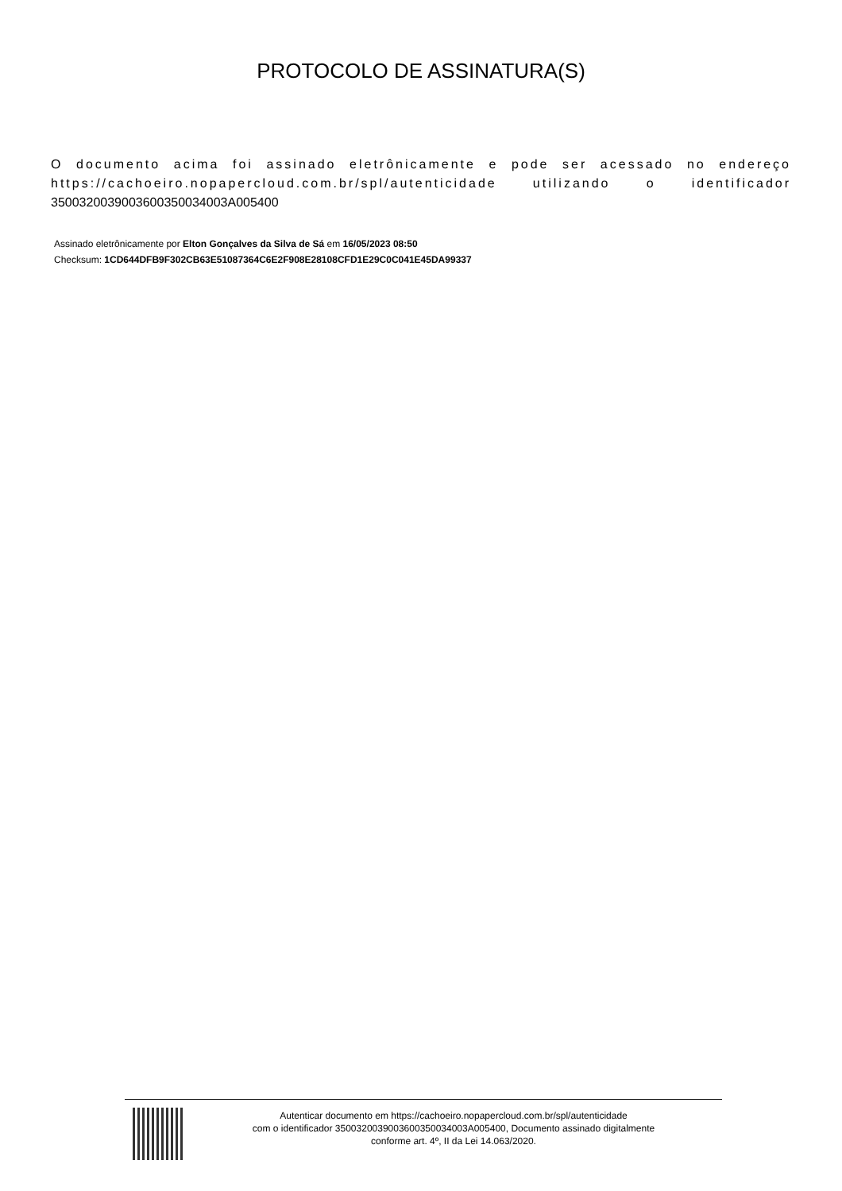PROTOCOLO DE ASSINATURA(S)
O documento acima foi assinado eletrônicamente e pode ser acessado no endereço https://cachoeiro.nopapercloud.com.br/spl/autenticidade utilizando o identificador 3500320039003600350034003A005400
Assinado eletrônicamente por Elton Gonçalves da Silva de Sá em 16/05/2023 08:50
Checksum: 1CD644DFB9F302CB63E51087364C6E2F908E28108CFD1E29C0C041E45DA99337
Autenticar documento em https://cachoeiro.nopapercloud.com.br/spl/autenticidade
com o identificador 3500320039003600350034003A005400, Documento assinado digitalmente
conforme art. 4º, II da Lei 14.063/2020.